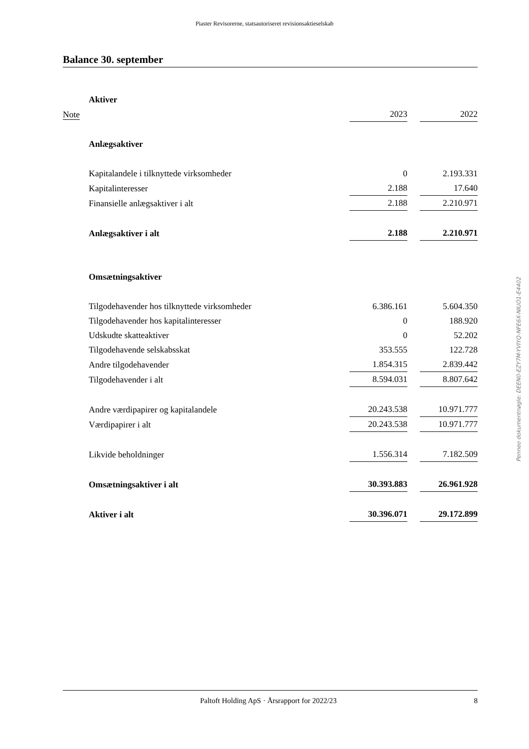Piaster Revisorerne, statsautoriseret revisionsaktieselskab
Balance 30. september
| | Aktiver | | | |
| Note | | 2023 | | 2022 |
| | Anlægsaktiver | | | |
| | Kapitalandele i tilknyttede virksomheder | 0 | | 2.193.331 |
| | Kapitalinteresser | 2.188 | | 17.640 |
| | Finansielle anlægsaktiver i alt | 2.188 | | 2.210.971 |
| | Anlægsaktiver i alt | 2.188 | | 2.210.971 |
| | Omsætningsaktiver | | | |
| | Tilgodehavender hos tilknyttede virksomheder | 6.386.161 | | 5.604.350 |
| | Tilgodehavender hos kapitalinteresser | 0 | | 188.920 |
| | Udskudte skatteaktiver | 0 | | 52.202 |
| | Tilgodehavende selskabsskat | 353.555 | | 122.728 |
| | Andre tilgodehavender | 1.854.315 | | 2.839.442 |
| | Tilgodehavender i alt | 8.594.031 | | 8.807.642 |
| | Andre værdipapirer og kapitalandele | 20.243.538 | | 10.971.777 |
| | Værdipapirer i alt | 20.243.538 | | 10.971.777 |
| | Likvide beholdninger | 1.556.314 | | 7.182.509 |
| | Omsætningsaktiver i alt | 30.393.883 | | 26.961.928 |
| | Aktiver i alt | 30.396.071 | | 29.172.899 |
Penneo dokumentnøgle: DEEN0-EZY7M-YVIYQ-NFE6X-NIUO1-E4402
Paltoft Holding ApS · Årsrapport for 2022/23 8